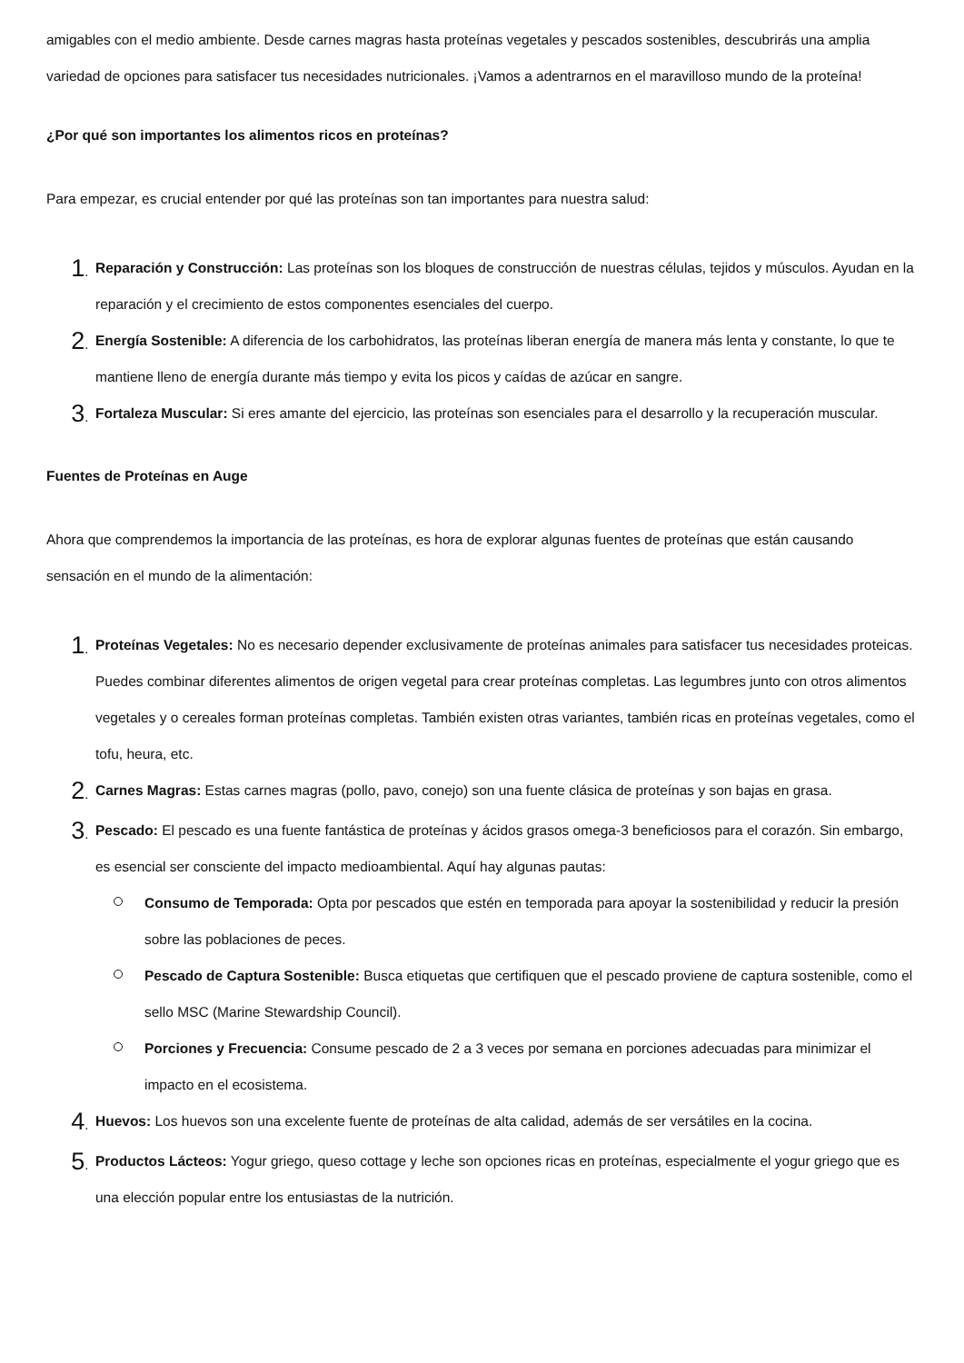amigables con el medio ambiente. Desde carnes magras hasta proteínas vegetales y pescados sostenibles, descubrirás una amplia variedad de opciones para satisfacer tus necesidades nutricionales. ¡Vamos a adentrarnos en el maravilloso mundo de la proteína!
¿Por qué son importantes los alimentos ricos en proteínas?
Para empezar, es crucial entender por qué las proteínas son tan importantes para nuestra salud:
1. Reparación y Construcción: Las proteínas son los bloques de construcción de nuestras células, tejidos y músculos. Ayudan en la reparación y el crecimiento de estos componentes esenciales del cuerpo.
2. Energía Sostenible: A diferencia de los carbohidratos, las proteínas liberan energía de manera más lenta y constante, lo que te mantiene lleno de energía durante más tiempo y evita los picos y caídas de azúcar en sangre.
3. Fortaleza Muscular: Si eres amante del ejercicio, las proteínas son esenciales para el desarrollo y la recuperación muscular.
Fuentes de Proteínas en Auge
Ahora que comprendemos la importancia de las proteínas, es hora de explorar algunas fuentes de proteínas que están causando sensación en el mundo de la alimentación:
1. Proteínas Vegetales: No es necesario depender exclusivamente de proteínas animales para satisfacer tus necesidades proteicas. Puedes combinar diferentes alimentos de origen vegetal para crear proteínas completas. Las legumbres junto con otros alimentos vegetales y o cereales forman proteínas completas. También existen otras variantes, también ricas en proteínas vegetales, como el tofu, heura, etc.
2. Carnes Magras: Estas carnes magras (pollo, pavo, conejo) son una fuente clásica de proteínas y son bajas en grasa.
3. Pescado: El pescado es una fuente fantástica de proteínas y ácidos grasos omega-3 beneficiosos para el corazón. Sin embargo, es esencial ser consciente del impacto medioambiental. Aquí hay algunas pautas:
Consumo de Temporada: Opta por pescados que estén en temporada para apoyar la sostenibilidad y reducir la presión sobre las poblaciones de peces.
Pescado de Captura Sostenible: Busca etiquetas que certifiquen que el pescado proviene de captura sostenible, como el sello MSC (Marine Stewardship Council).
Porciones y Frecuencia: Consume pescado de 2 a 3 veces por semana en porciones adecuadas para minimizar el impacto en el ecosistema.
4. Huevos: Los huevos son una excelente fuente de proteínas de alta calidad, además de ser versátiles en la cocina.
5. Productos Lácteos: Yogur griego, queso cottage y leche son opciones ricas en proteínas, especialmente el yogur griego que es una elección popular entre los entusiastas de la nutrición.